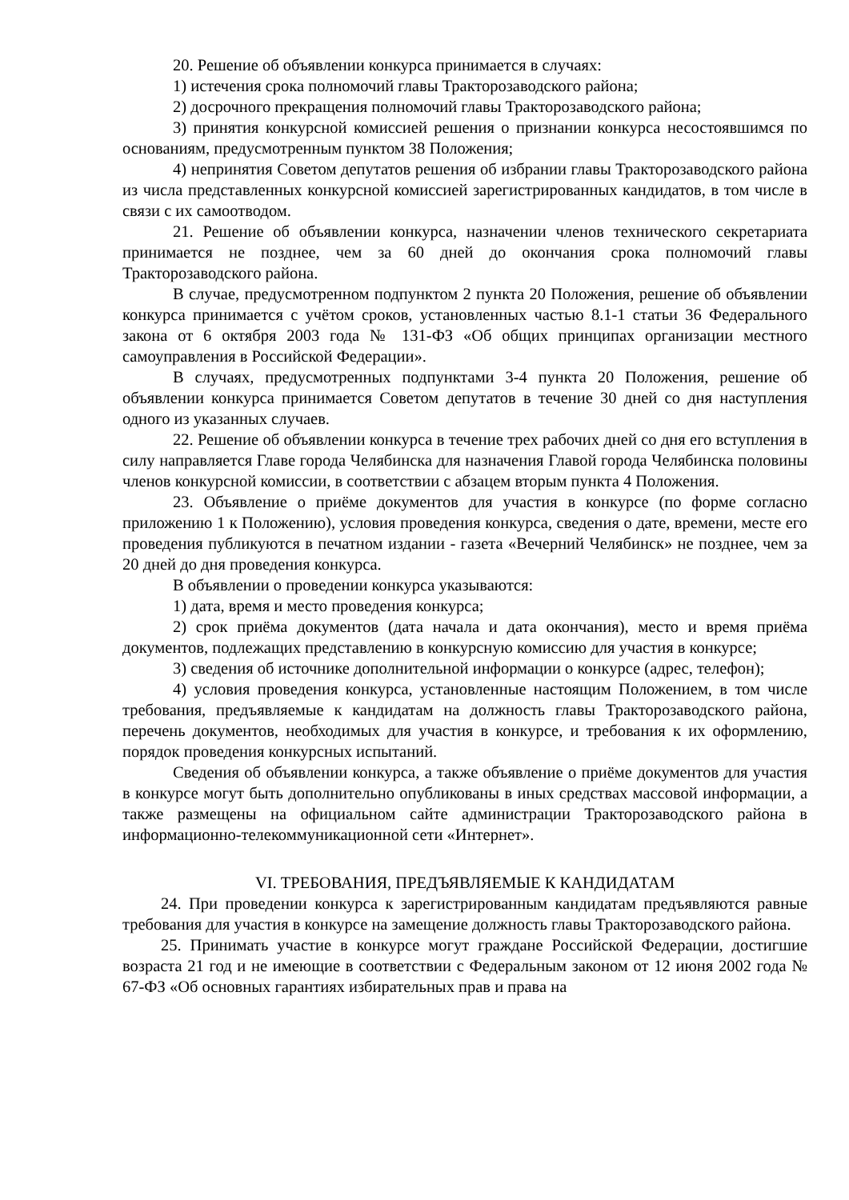20. Решение об объявлении конкурса принимается в случаях:
1) истечения срока полномочий главы Тракторозаводского района;
2) досрочного прекращения полномочий главы Тракторозаводского района;
3) принятия конкурсной комиссией решения о признании конкурса несостоявшимся по основаниям, предусмотренным пунктом 38 Положения;
4) непринятия Советом депутатов решения об избрании главы Тракторозаводского района из числа представленных конкурсной комиссией зарегистрированных кандидатов, в том числе в связи с их самоотводом.
21. Решение об объявлении конкурса, назначении членов технического секретариата принимается не позднее, чем за 60 дней до окончания срока полномочий главы Тракторозаводского района.
В случае, предусмотренном подпунктом 2 пункта 20 Положения, решение об объявлении конкурса принимается с учётом сроков, установленных частью 8.1-1 статьи 36 Федерального закона от 6 октября 2003 года № 131-ФЗ «Об общих принципах организации местного самоуправления в Российской Федерации».
В случаях, предусмотренных подпунктами 3-4 пункта 20 Положения, решение об объявлении конкурса принимается Советом депутатов в течение 30 дней со дня наступления одного из указанных случаев.
22. Решение об объявлении конкурса в течение трех рабочих дней со дня его вступления в силу направляется Главе города Челябинска для назначения Главой города Челябинска половины членов конкурсной комиссии, в соответствии с абзацем вторым пункта 4 Положения.
23. Объявление о приёме документов для участия в конкурсе (по форме согласно приложению 1 к Положению), условия проведения конкурса, сведения о дате, времени, месте его проведения публикуются в печатном издании - газета «Вечерний Челябинск» не позднее, чем за 20 дней до дня проведения конкурса.
В объявлении о проведении конкурса указываются:
1) дата, время и место проведения конкурса;
2) срок приёма документов (дата начала и дата окончания), место и время приёма документов, подлежащих представлению в конкурсную комиссию для участия в конкурсе;
3) сведения об источнике дополнительной информации о конкурсе (адрес, телефон);
4) условия проведения конкурса, установленные настоящим Положением, в том числе требования, предъявляемые к кандидатам на должность главы Тракторозаводского района, перечень документов, необходимых для участия в конкурсе, и требования к их оформлению, порядок проведения конкурсных испытаний.
Сведения об объявлении конкурса, а также объявление о приёме документов для участия в конкурсе могут быть дополнительно опубликованы в иных средствах массовой информации, а также размещены на официальном сайте администрации Тракторозаводского района в информационно-телекоммуникационной сети «Интернет».
VI. ТРЕБОВАНИЯ, ПРЕДЪЯВЛЯЕМЫЕ К КАНДИДАТАМ
24. При проведении конкурса к зарегистрированным кандидатам предъявляются равные требования для участия в конкурсе на замещение должность главы Тракторозаводского района.
25. Принимать участие в конкурсе могут граждане Российской Федерации, достигшие возраста 21 год и не имеющие в соответствии с Федеральным законом от 12 июня 2002 года № 67-ФЗ «Об основных гарантиях избирательных прав и права на